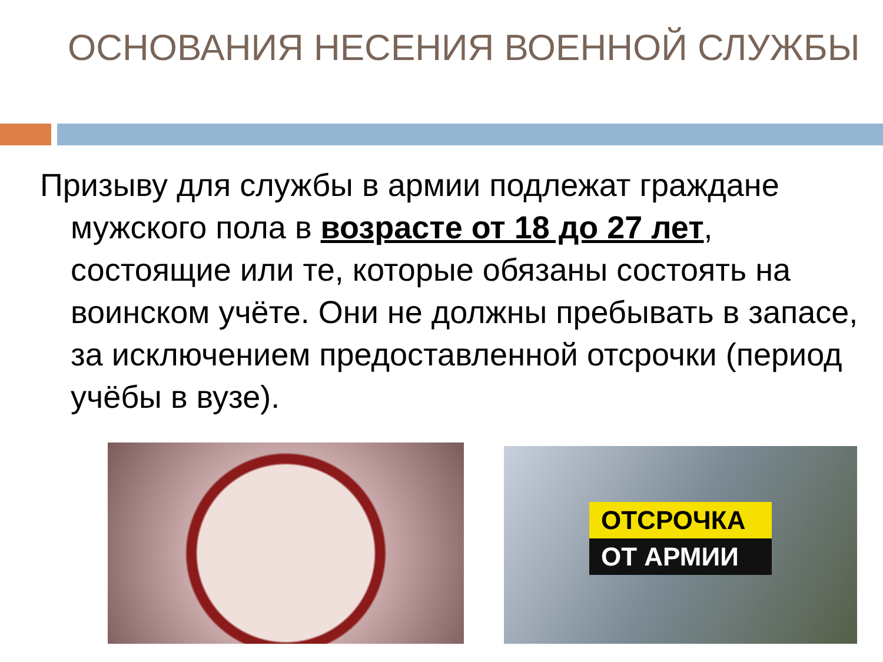ОСНОВАНИЯ НЕСЕНИЯ ВОЕННОЙ СЛУЖБЫ
Призыву для службы в армии подлежат граждане мужского пола в возрасте от 18 до 27 лет, состоящие или те, которые обязаны состоять на воинском учёте. Они не должны пребывать в запасе, за исключением предоставленной отсрочки (период учёбы в вузе).
ОТСРОЧКА
ОТ АРМИИ